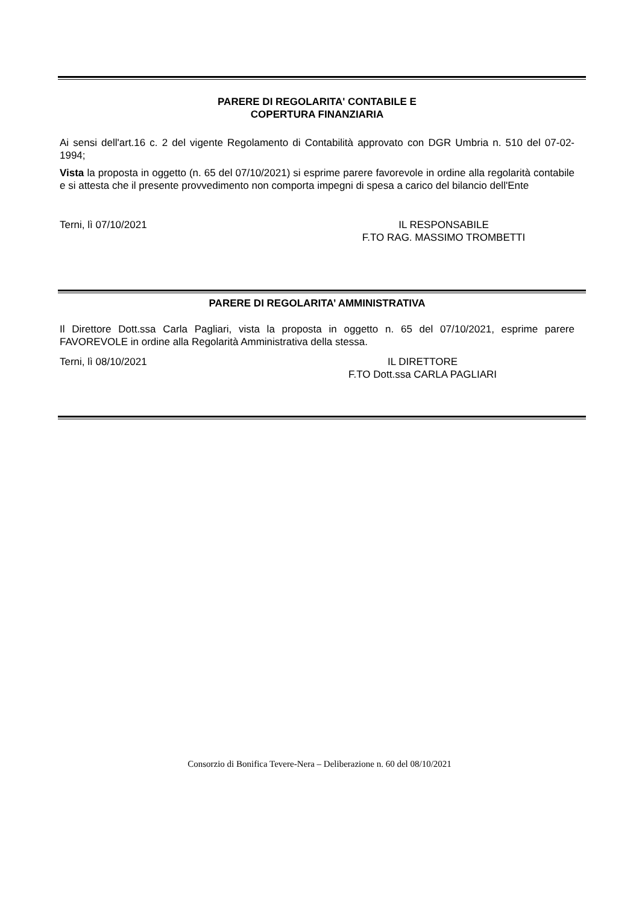PARERE DI REGOLARITA' CONTABILE E
COPERTURA FINANZIARIA
Ai sensi dell'art.16 c. 2 del vigente Regolamento di Contabilità approvato con DGR Umbria n. 510 del 07-02-1994;
Vista la proposta in oggetto (n. 65 del 07/10/2021) si esprime parere favorevole in ordine alla regolarità contabile e si attesta che il presente provvedimento non comporta impegni di spesa a carico del bilancio dell'Ente
Terni, lì 07/10/2021 IL RESPONSABILE
F.TO RAG. MASSIMO TROMBETTI
PARERE DI REGOLARITA’ AMMINISTRATIVA
Il Direttore Dott.ssa Carla Pagliari, vista la proposta in oggetto n. 65 del 07/10/2021, esprime parere FAVOREVOLE in ordine alla Regolarità Amministrativa della stessa.
Terni, lì 08/10/2021 IL DIRETTORE
F.TO Dott.ssa CARLA PAGLIARI
Consorzio di Bonifica Tevere-Nera – Deliberazione n. 60 del 08/10/2021